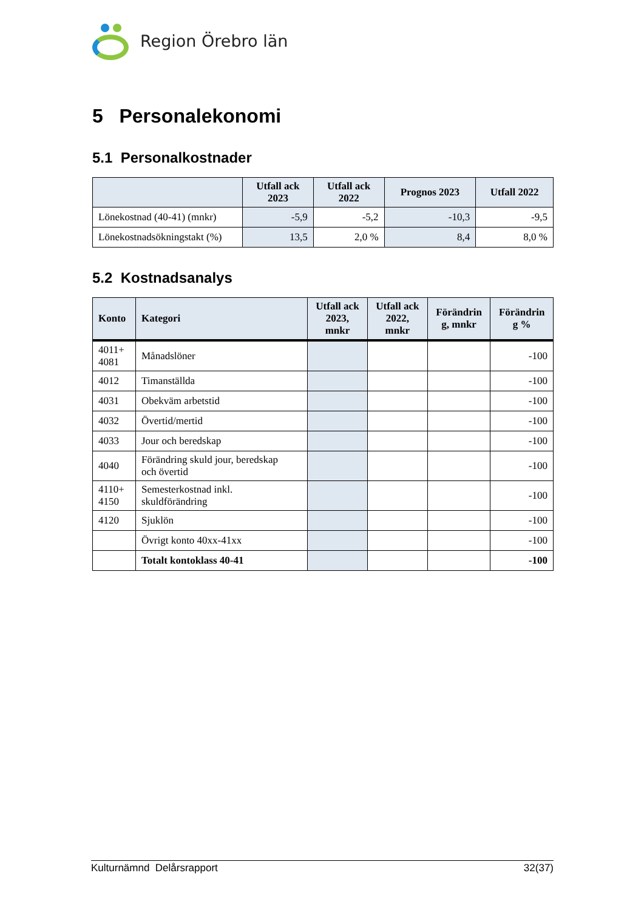Region Örebro län
5 Personalekonomi
5.1 Personalkostnader
| | Utfall ack 2023 | Utfall ack 2022 | Prognos 2023 | Utfall 2022 |
| --- | --- | --- | --- | --- |
| Lönekostnad (40-41) (mnkr) | -5,9 | -5,2 | -10,3 | -9,5 |
| Lönekostnadsökningstakt (%) | 13,5 | 2,0 % | 8,4 | 8,0 % |
5.2 Kostnadsanalys
| Konto | Kategori | Utfall ack 2023, mnkr | Utfall ack 2022, mnkr | Förändrin g, mnkr | Förändrin g % |
| --- | --- | --- | --- | --- | --- |
| 4011+ 4081 | Månadslöner | | | | -100 |
| 4012 | Timanställda | | | | -100 |
| 4031 | Obekväm arbetstid | | | | -100 |
| 4032 | Övertid/mertid | | | | -100 |
| 4033 | Jour och beredskap | | | | -100 |
| 4040 | Förändring skuld jour, beredskap och övertid | | | | -100 |
| 4110+ 4150 | Semesterkostnad inkl. skuldförändring | | | | -100 |
| 4120 | Sjuklön | | | | -100 |
| | Övrigt konto 40xx-41xx | | | | -100 |
| | Totalt kontoklass 40-41 | | | | -100 |
Kulturnämnd Delårsrapport 32(37)